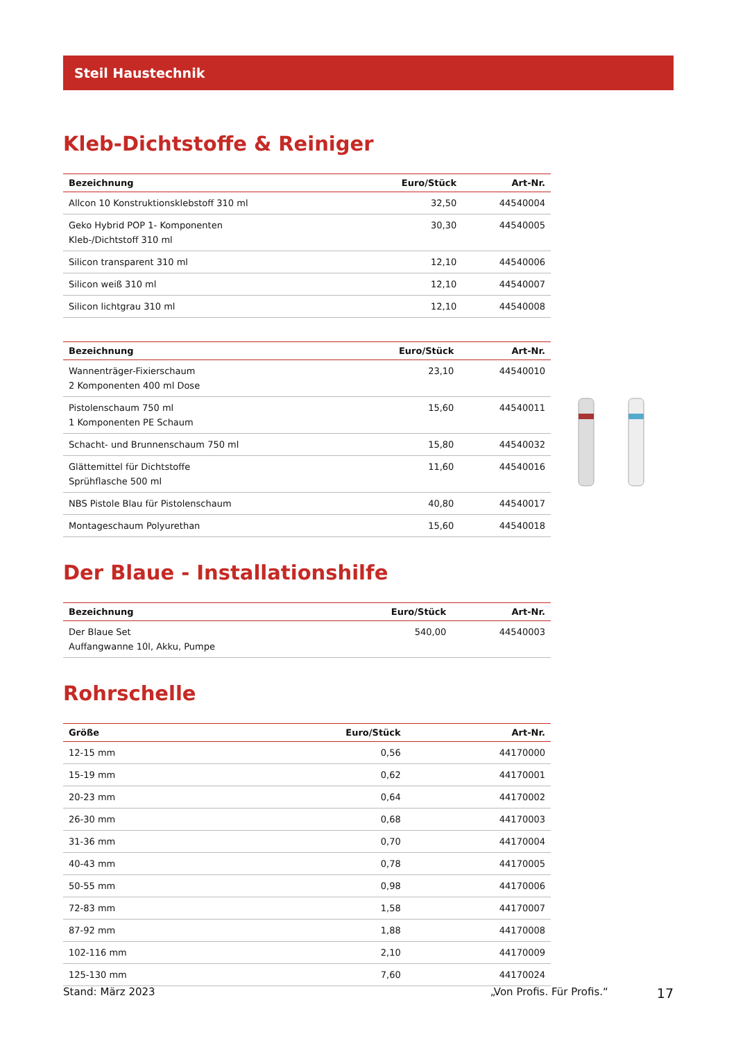Steil Haustechnik
Kleb-Dichtstoffe & Reiniger
| Bezeichnung | Euro/Stück | Art-Nr. |
| --- | --- | --- |
| Allcon 10 Konstruktionsklebstoff 310 ml | 32,50 | 44540004 |
| Geko Hybrid POP 1- Komponenten Kleb-/Dichtstoff 310 ml | 30,30 | 44540005 |
| Silicon transparent 310 ml | 12,10 | 44540006 |
| Silicon weiß 310 ml | 12,10 | 44540007 |
| Silicon lichtgrau 310 ml | 12,10 | 44540008 |
| Bezeichnung | Euro/Stück | Art-Nr. |
| --- | --- | --- |
| Wannenträger-Fixierschaum 2 Komponenten 400 ml Dose | 23,10 | 44540010 |
| Pistolenschaum 750 ml 1 Komponenten PE Schaum | 15,60 | 44540011 |
| Schacht- und Brunnenschaum 750 ml | 15,80 | 44540032 |
| Glättemittel für Dichtstoffe Sprühflasche 500 ml | 11,60 | 44540016 |
| NBS Pistole Blau für Pistolenschaum | 40,80 | 44540017 |
| Montageschaum Polyurethan | 15,60 | 44540018 |
Der Blaue - Installationshilfe
| Bezeichnung | Euro/Stück | Art-Nr. |
| --- | --- | --- |
| Der Blaue Set Auffangwanne 10l, Akku, Pumpe | 540,00 | 44540003 |
Rohrschelle
| Größe | Euro/Stück | Art-Nr. |
| --- | --- | --- |
| 12-15 mm | 0,56 | 44170000 |
| 15-19 mm | 0,62 | 44170001 |
| 20-23 mm | 0,64 | 44170002 |
| 26-30 mm | 0,68 | 44170003 |
| 31-36 mm | 0,70 | 44170004 |
| 40-43 mm | 0,78 | 44170005 |
| 50-55 mm | 0,98 | 44170006 |
| 72-83 mm | 1,58 | 44170007 |
| 87-92 mm | 1,88 | 44170008 |
| 102-116 mm | 2,10 | 44170009 |
| 125-130 mm | 7,60 | 44170024 |
Stand: März 2023 „Von Profis. Für Profis.“17